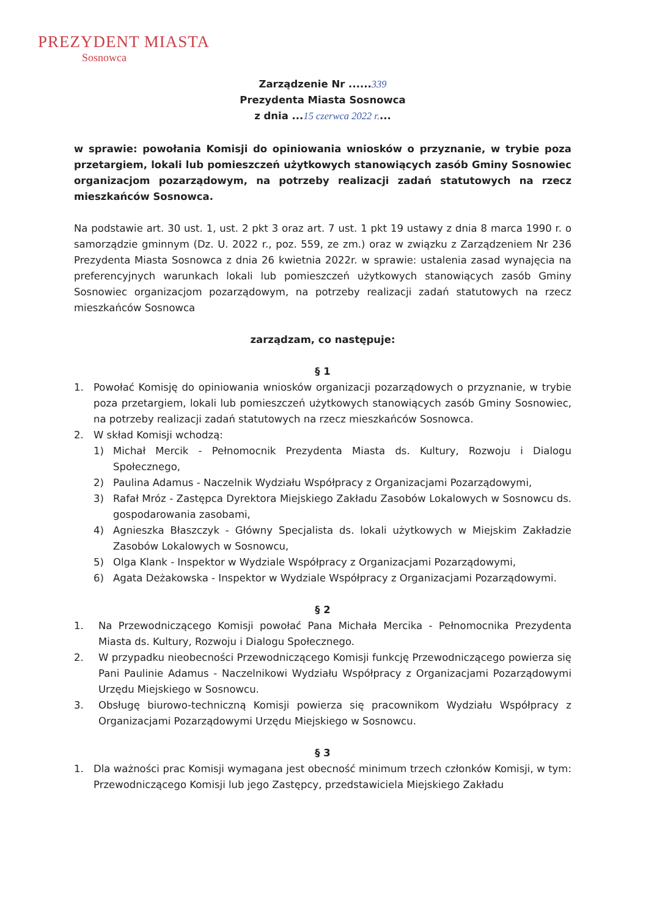PREZYDENT MIASTA
Sosnowca
Zarządzenie Nr ......339
Prezydenta Miasta Sosnowca
z dnia ...15 czerwca 2022 r....
w sprawie: powołania Komisji do opiniowania wniosków o przyznanie, w trybie poza przetargiem, lokali lub pomieszczeń użytkowych stanowiących zasób Gminy Sosnowiec organizacjom pozarządowym, na potrzeby realizacji zadań statutowych na rzecz mieszkańców Sosnowca.
Na podstawie art. 30 ust. 1, ust. 2 pkt 3 oraz art. 7 ust. 1 pkt 19 ustawy z dnia 8 marca 1990 r. o samorządzie gminnym (Dz. U. 2022 r., poz. 559, ze zm.) oraz w związku z Zarządzeniem Nr 236 Prezydenta Miasta Sosnowca z dnia 26 kwietnia 2022r. w sprawie: ustalenia zasad wynajęcia na preferencyjnych warunkach lokali lub pomieszczeń użytkowych stanowiących zasób Gminy Sosnowiec organizacjom pozarządowym, na potrzeby realizacji zadań statutowych na rzecz mieszkańców Sosnowca
zarządzam, co następuje:
§ 1
1. Powołać Komisję do opiniowania wniosków organizacji pozarządowych o przyznanie, w trybie poza przetargiem, lokali lub pomieszczeń użytkowych stanowiących zasób Gminy Sosnowiec, na potrzeby realizacji zadań statutowych na rzecz mieszkańców Sosnowca.
2. W skład Komisji wchodzą:
1) Michał Mercik - Pełnomocnik Prezydenta Miasta ds. Kultury, Rozwoju i Dialogu Społecznego,
2) Paulina Adamus - Naczelnik Wydziału Współpracy z Organizacjami Pozarządowymi,
3) Rafał Mróz - Zastępca Dyrektora Miejskiego Zakładu Zasobów Lokalowych w Sosnowcu ds. gospodarowania zasobami,
4) Agnieszka Błaszczyk - Główny Specjalista ds. lokali użytkowych w Miejskim Zakładzie Zasobów Lokalowych w Sosnowcu,
5) Olga Klank - Inspektor w Wydziale Współpracy z Organizacjami Pozarządowymi,
6) Agata Deżakowska - Inspektor w Wydziale Współpracy z Organizacjami Pozarządowymi.
§ 2
1. Na Przewodniczącego Komisji powołać Pana Michała Mercika - Pełnomocnika Prezydenta Miasta ds. Kultury, Rozwoju i Dialogu Społecznego.
2. W przypadku nieobecności Przewodniczącego Komisji funkcję Przewodniczącego powierza się Pani Paulinie Adamus - Naczelnikowi Wydziału Współpracy z Organizacjami Pozarządowymi Urzędu Miejskiego w Sosnowcu.
3. Obsługę biurowo-techniczną Komisji powierza się pracownikom Wydziału Współpracy z Organizacjami Pozarządowymi Urzędu Miejskiego w Sosnowcu.
§ 3
1. Dla ważności prac Komisji wymagana jest obecność minimum trzech członków Komisji, w tym: Przewodniczącego Komisji lub jego Zastępcy, przedstawiciela Miejskiego Zakładu